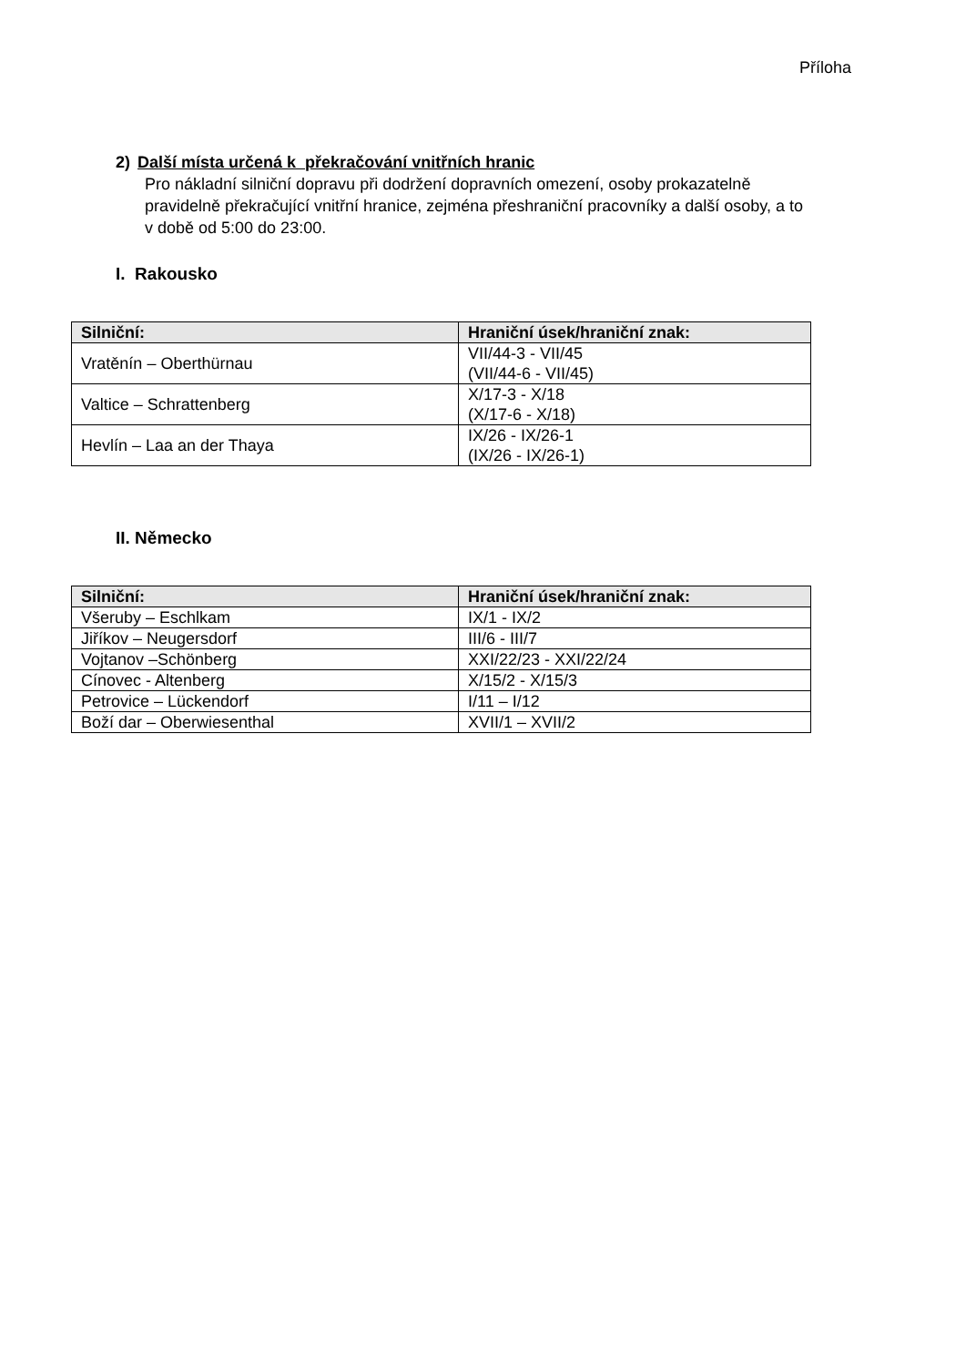Příloha
2) Další místa určená k překračování vnitřních hranic
Pro nákladní silniční dopravu při dodržení dopravních omezení, osoby prokazatelně pravidelně překračující vnitřní hranice, zejména přeshraniční pracovníky a další osoby, a to v době od 5:00 do 23:00.
I. Rakousko
| Silniční: | Hraniční úsek/hraniční znak: |
| --- | --- |
| Vratěnín – Oberthürnau | VII/44-3 - VII/45 (VII/44-6 - VII/45) |
| Valtice – Schrattenberg | X/17-3 - X/18 (X/17-6 - X/18) |
| Hevlín – Laa an der Thaya | IX/26 - IX/26-1 (IX/26 - IX/26-1) |
II. Německo
| Silniční: | Hraniční úsek/hraniční znak: |
| --- | --- |
| Všeruby – Eschlkam | IX/1 - IX/2 |
| Jiříkov – Neugersdorf | III/6 - III/7 |
| Vojtanov –Schönberg | XXI/22/23 - XXI/22/24 |
| Cínovec - Altenberg | X/15/2 - X/15/3 |
| Petrovice – Lückendorf | I/11 – I/12 |
| Boží dar – Oberwiesenthal | XVII/1 – XVII/2 |